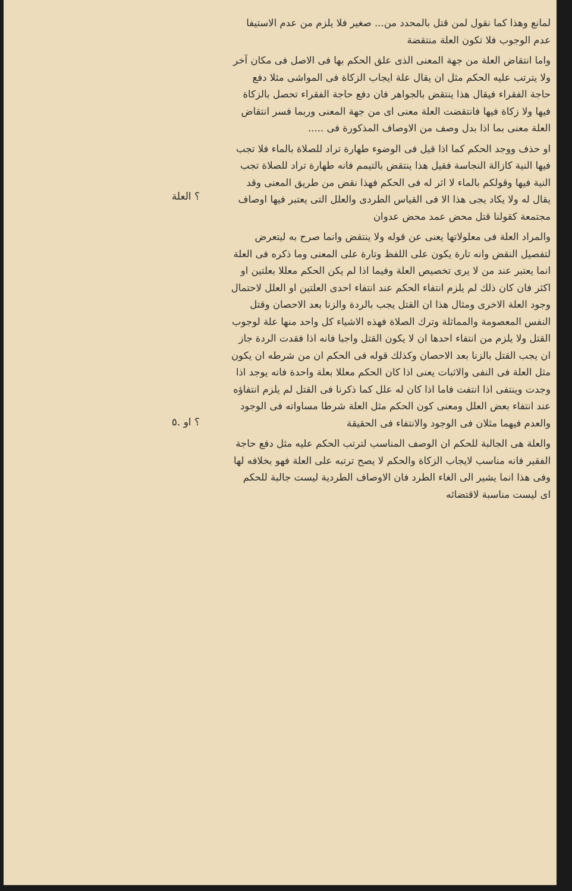؟ العلة
؟ او .٥
لمانع وهذا كما نقول لمن قتل بالمحدد من... صغير فلا يلزم من عدم الاستيفا عدم الوجوب فلا تكون العلة منتقضة
واما انتقاض العلة من جهة المعنى الذى علق الحكم بها فى الاصل فى مكان آخر ولا يترتب عليه الحكم مثل ان يقال علة ايجاب الزكاة فى المواشى مثلا دفع حاجة الفقراء فيقال هذا ينتقض بالجواهر فان دفع حاجة الفقراء تحصل بالزكاة فيها ولا زكاة فيها فانتقضت العلة معنى اى من جهة المعنى وربما فسر انتقاض العلة معنى بما اذا بدل وصف من الاوصاف المذكورة فى .....
او حذف ووجد الحكم كما اذا قيل فى الوضوء طهارة تراد للصلاة بالماء فلا تجب فيها النية كازالة النجاسة فقيل هذا ينتقض بالتيمم فانه طهارة تراد للصلاة تجب النية فيها وقولكم بالماء لا اثر له فى الحكم فهذا نقض من طريق المعنى وقد يقال له ولا يكاد يجى هذا الا فى القياس الطردى والعلل التى يعتبر فيها اوصاف مجتمعة كقولنا قتل محض عمد محض عدوان
والمراد العلة فى معلولاتها يعنى عن قوله ولا ينتقض وانما صرح به ليتعرض لتفصيل النقض وانه تارة يكون على اللفظ وتارة على المعنى وما ذكره فى العلة انما يعتبر عند من لا يرى تخصيص العلة وفيما اذا لم يكن الحكم معللا بعلتين او اكثر فان كان ذلك لم يلزم انتفاء الحكم عند انتفاء احدى العلتين او العلل لاحتمال وجود العلة الاخرى ومثال هذا ان القتل يجب بالردة والزنا بعد الاحصان وقتل النفس المعصومة والمماثلة وترك الصلاة فهذه الاشياء كل واحد منها علة لوجوب القتل ولا يلزم من انتفاء احدها ان لا يكون القتل واجبا فانه اذا فقدت الردة جاز ان يجب القتل بالزنا بعد الاحصان وكذلك قوله فى الحكم ان من شرطه ان يكون مثل العلة فى النفى والاثبات يعنى اذا كان الحكم معللا بعلة واحدة فانه يوجد اذا وجدت وينتفى اذا انتفت فاما اذا كان له علل كما ذكرنا فى القتل لم يلزم انتفاؤه عند انتفاء بعض العلل ومعنى كون الحكم مثل العلة شرطا مساواته فى الوجود والعدم فيهما مثلان فى الوجود والانتفاء فى الحقيقة
والعلة هى الجالبة للحكم ان الوصف المناسب لترتب الحكم عليه مثل دفع حاجة الفقير فانه مناسب لايجاب الزكاة والحكم لا يصح ترتبه على العلة فهو بخلافه لها وفى هذا انما يشير الى الغاء الطرد فان الاوصاف الطردية ليست جالبة للحكم اى ليست مناسبة لاقتضائه